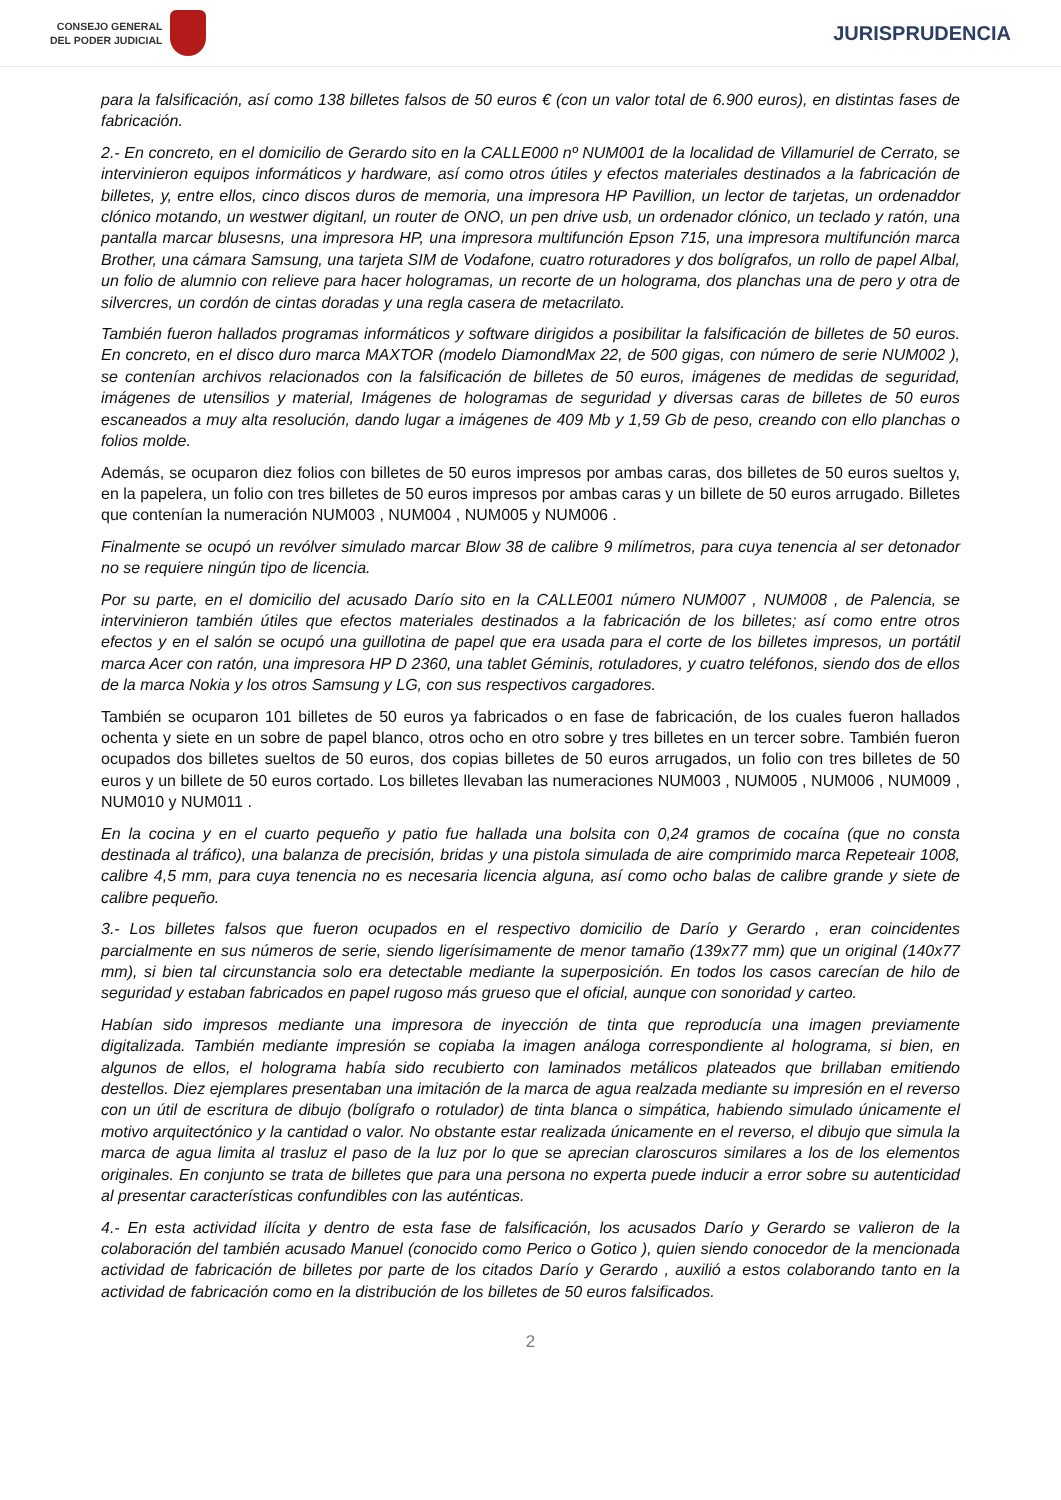CONSEJO GENERAL
DEL PODER JUDICIAL
JURISPRUDENCIA
para la falsificación, así como 138 billetes falsos de 50 euros € (con un valor total de 6.900 euros), en distintas fases de fabricación.
2.- En concreto, en el domicilio de Gerardo sito en la CALLE000 nº NUM001 de la localidad de Villamuriel de Cerrato, se intervinieron equipos informáticos y hardware, así como otros útiles y efectos materiales destinados a la fabricación de billetes, y, entre ellos, cinco discos duros de memoria, una impresora HP Pavillion, un lector de tarjetas, un ordenaddor clónico motando, un westwer digitanl, un router de ONO, un pen drive usb, un ordenador clónico, un teclado y ratón, una pantalla marcar blusesns, una impresora HP, una impresora multifunción Epson 715, una impresora multifunción marca Brother, una cámara Samsung, una tarjeta SIM de Vodafone, cuatro roturadores y dos bolígrafos, un rollo de papel Albal, un folio de alumnio con relieve para hacer hologramas, un recorte de un holograma, dos planchas una de pero y otra de silvercres, un cordón de cintas doradas y una regla casera de metacrilato.
También fueron hallados programas informáticos y software dirigidos a posibilitar la falsificación de billetes de 50 euros. En concreto, en el disco duro marca MAXTOR (modelo DiamondMax 22, de 500 gigas, con número de serie NUM002 ), se contenían archivos relacionados con la falsificación de billetes de 50 euros, imágenes de medidas de seguridad, imágenes de utensilios y material, Imágenes de hologramas de seguridad y diversas caras de billetes de 50 euros escaneados a muy alta resolución, dando lugar a imágenes de 409 Mb y 1,59 Gb de peso, creando con ello planchas o folios molde.
Además, se ocuparon diez folios con billetes de 50 euros impresos por ambas caras, dos billetes de 50 euros sueltos y, en la papelera, un folio con tres billetes de 50 euros impresos por ambas caras y un billete de 50 euros arrugado. Billetes que contenían la numeración NUM003 , NUM004 , NUM005 y NUM006 .
Finalmente se ocupó un revólver simulado marcar Blow 38 de calibre 9 milímetros, para cuya tenencia al ser detonador no se requiere ningún tipo de licencia.
Por su parte, en el domicilio del acusado Darío sito en la CALLE001 número NUM007 , NUM008 , de Palencia, se intervinieron también útiles que efectos materiales destinados a la fabricación de los billetes; así como entre otros efectos y en el salón se ocupó una guillotina de papel que era usada para el corte de los billetes impresos, un portátil marca Acer con ratón, una impresora HP D 2360, una tablet Géminis, rotuladores, y cuatro teléfonos, siendo dos de ellos de la marca Nokia y los otros Samsung y LG, con sus respectivos cargadores.
También se ocuparon 101 billetes de 50 euros ya fabricados o en fase de fabricación, de los cuales fueron hallados ochenta y siete en un sobre de papel blanco, otros ocho en otro sobre y tres billetes en un tercer sobre. También fueron ocupados dos billetes sueltos de 50 euros, dos copias billetes de 50 euros arrugados, un folio con tres billetes de 50 euros y un billete de 50 euros cortado. Los billetes llevaban las numeraciones NUM003 , NUM005 , NUM006 , NUM009 , NUM010 y NUM011 .
En la cocina y en el cuarto pequeño y patio fue hallada una bolsita con 0,24 gramos de cocaína (que no consta destinada al tráfico), una balanza de precisión, bridas y una pistola simulada de aire comprimido marca Repeteair 1008, calibre 4,5 mm, para cuya tenencia no es necesaria licencia alguna, así como ocho balas de calibre grande y siete de calibre pequeño.
3.- Los billetes falsos que fueron ocupados en el respectivo domicilio de Darío y Gerardo , eran coincidentes parcialmente en sus números de serie, siendo ligerísimamente de menor tamaño (139x77 mm) que un original (140x77 mm), si bien tal circunstancia solo era detectable mediante la superposición. En todos los casos carecían de hilo de seguridad y estaban fabricados en papel rugoso más grueso que el oficial, aunque con sonoridad y carteo.
Habían sido impresos mediante una impresora de inyección de tinta que reproducía una imagen previamente digitalizada. También mediante impresión se copiaba la imagen análoga correspondiente al holograma, si bien, en algunos de ellos, el holograma había sido recubierto con laminados metálicos plateados que brillaban emitiendo destellos. Diez ejemplares presentaban una imitación de la marca de agua realzada mediante su impresión en el reverso con un útil de escritura de dibujo (bolígrafo o rotulador) de tinta blanca o simpática, habiendo simulado únicamente el motivo arquitectónico y la cantidad o valor. No obstante estar realizada únicamente en el reverso, el dibujo que simula la marca de agua limita al trasluz el paso de la luz por lo que se aprecian claroscuros similares a los de los elementos originales. En conjunto se trata de billetes que para una persona no experta puede inducir a error sobre su autenticidad al presentar características confundibles con las auténticas.
4.- En esta actividad ilícita y dentro de esta fase de falsificación, los acusados Darío y Gerardo se valieron de la colaboración del también acusado Manuel (conocido como Perico o Gotico ), quien siendo conocedor de la mencionada actividad de fabricación de billetes por parte de los citados Darío y Gerardo , auxilió a estos colaborando tanto en la actividad de fabricación como en la distribución de los billetes de 50 euros falsificados.
2